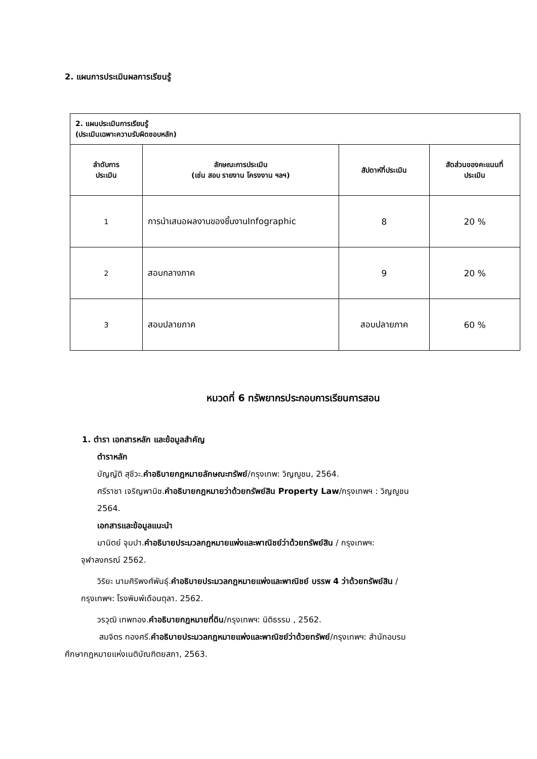2. แผนการประเมินผลการเรียนรู้
| 2. แผนประเมินการเรียนรู้ (ประเมินเฉพาะความรับผิดชอบหลัก) | | | |
| --- | --- | --- | --- |
| ลำดับการ ประเมิน | ลักษณะการประเมิน (เช่น สอบ รายงาน โครงงาน ฯลฯ) | สัปดาห์ที่ประเมิน | สัดส่วนของคะแนนที่ ประเมิน |
| 1 | การนำเสนอผลงานของชิ้นงานInfographic | 8 | 20 % |
| 2 | สอบกลางภาค | 9 | 20 % |
| 3 | สอบปลายภาค | สอบปลายภาค | 60 % |
หมวดที่ 6 ทรัพยากรประกอบการเรียนการสอน
1. ตำรา เอกสารหลัก และข้อมูลสำคัญ
ตำราหลัก
บัญญัติ สุชีวะ.คำอธิบายกฎหมายลักษณะทรัพย์/กรุงเทพ: วิญญูชน, 2564.
ศรีราชา เจริญพานิช.คำอธิบายกฎหมายว่าด้วยทรัพย์สิน Property Law/กรุงเทพฯ : วิญญูชน
2564.
เอกสารและข้อมูลแนะนำ
มานิตย์ จุมปา.คำอธิบายประมวลกฎหมายแพ่งและพาณิชย์ว่าด้วยทรัพย์สิน / กรุงเทพฯ:
จุฬาลงกรณ์ 2562.
วิริยะ นามศิริพงศ์พันธุ์.คำอธิบายประมวลกฎหมายแพ่งและพาณิชย์ บรรพ 4 ว่าด้วยทรัพย์สิน /
กรุงเทพฯ: โรงพิมพ์เดือนตุลา. 2562.
วรวุฒิ เทพทอง.คำอธิบายกฎหมายที่ดิน/กรุงเทพฯ: นิติธรรม , 2562.
สมจิตร ทองศรี.คำอธิบายประมวลกฎหมายแพ่งและพาณิชย์ว่าด้วยทรัพย์/กรุงเทพฯ: สำนักอบรม
ศึกษากฎหมายแห่งเนติบัณฑิตยสภา, 2563.